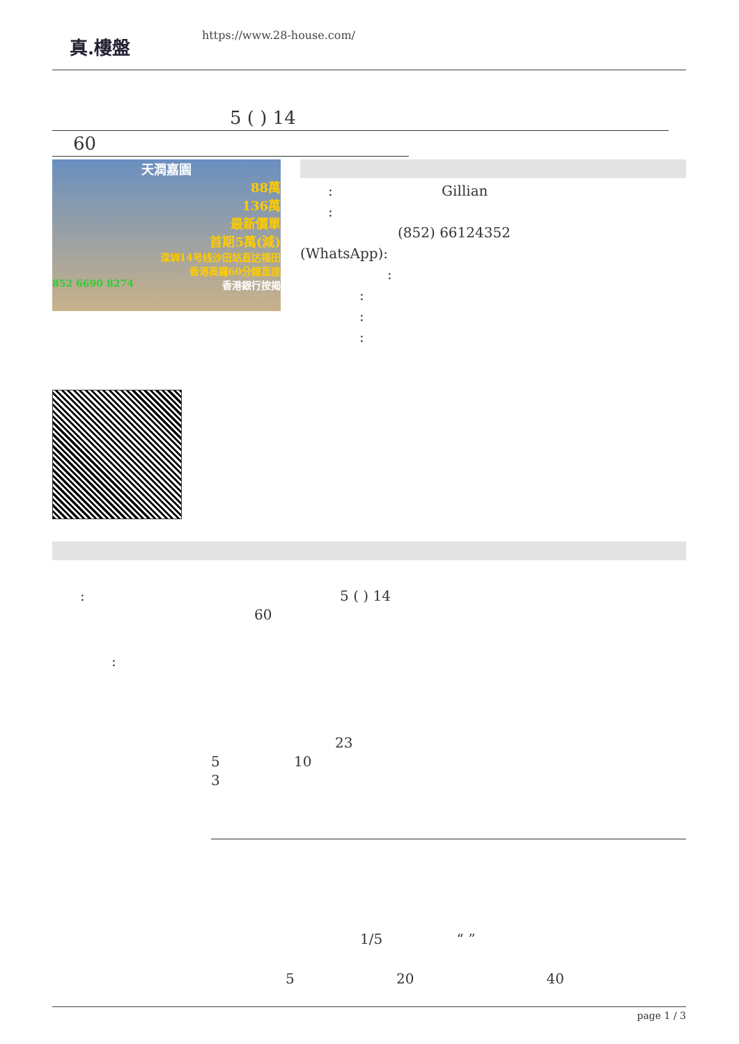真.樓盤
https://www.28-house.com/
5 ( ) 14
60
天潤嘉園
88萬
136萬
最新價單
首期5萬(減)
深圳14号线沙田站直达福田
香港高鐵60分鐘直達
852 6690 8274 香港銀行按揭
: Gillian
:
(852) 66124352
(WhatsApp):
:
:
:
:
: 5 ( ) 14
60
:
23
5 10
3
1/5 “ ”
5 20 40
page 1 / 3